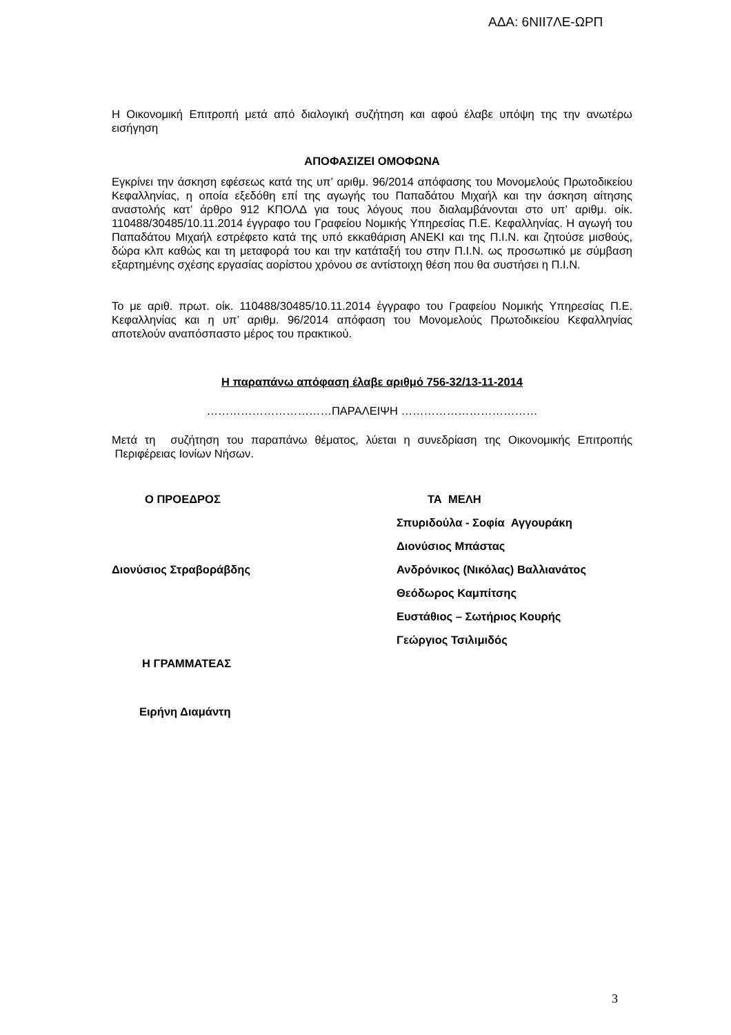ΑΔΑ: 6ΝΙΙ7ΛΕ-ΩΡΠ
Η Οικονομική Επιτροπή μετά από διαλογική συζήτηση και αφού έλαβε υπόψη της την ανωτέρω εισήγηση
ΑΠΟΦΑΣΙΖΕΙ ΟΜΟΦΩΝΑ
Εγκρίνει την άσκηση εφέσεως κατά της υπ’ αριθμ. 96/2014 απόφασης του Μονομελούς Πρωτοδικείου Κεφαλληνίας, η οποία εξεδόθη επί της αγωγής του Παπαδάτου Μιχαήλ και την άσκηση αίτησης αναστολής κατ’ άρθρο 912 ΚΠΟΛΔ για τους λόγους που διαλαμβάνονται στο υπ’ αριθμ. οίκ. 110488/30485/10.11.2014 έγγραφο του Γραφείου Νομικής Υπηρεσίας Π.Ε. Κεφαλληνίας. Η αγωγή του Παπαδάτου Μιχαήλ εστρέφετο κατά της υπό εκκαθάριση ΑΝΕΚΙ και της Π.Ι.Ν. και ζητούσε μισθούς, δώρα κλπ καθώς και τη μεταφορά του και την κατάταξή του στην Π.Ι.Ν. ως προσωπικό με σύμβαση εξαρτημένης σχέσης εργασίας αορίστου χρόνου σε αντίστοιχη θέση που θα συστήσει η Π.Ι.Ν.
Το με αριθ. πρωτ. οίκ. 110488/30485/10.11.2014 έγγραφο του Γραφείου Νομικής Υπηρεσίας Π.Ε. Κεφαλληνίας και η υπ’ αριθμ. 96/2014 απόφαση του Μονομελούς Πρωτοδικείου Κεφαλληνίας αποτελούν αναπόσπαστο μέρος του πρακτικού.
Η παραπάνω απόφαση έλαβε αριθμό 756-32/13-11-2014
……………………………ΠΑΡΑΛΕΙΨΗ ………………………………
Μετά τη συζήτηση του παραπάνω θέματος, λύεται η συνεδρίαση της Οικονομικής Επιτροπής Περιφέρειας Ιονίων Νήσων.
| Ο ΠΡΟΕΔΡΟΣ | ΤΑ ΜΕΛΗ |
| | Σπυριδούλα - Σοφία Αγγουράκη |
| | Διονύσιος Μπάστας |
| Διονύσιος Στραβοράβδης | Ανδρόνικος (Νικόλας) Βαλλιανάτος |
| | Θεόδωρος Καμπίτσης |
| | Ευστάθιος – Σωτήριος Κουρής |
| | Γεώργιος Τσιλιμιδός |
| Η ΓΡΑΜΜΑΤΕΑΣ | |
| Ειρήνη Διαμάντη | |
3